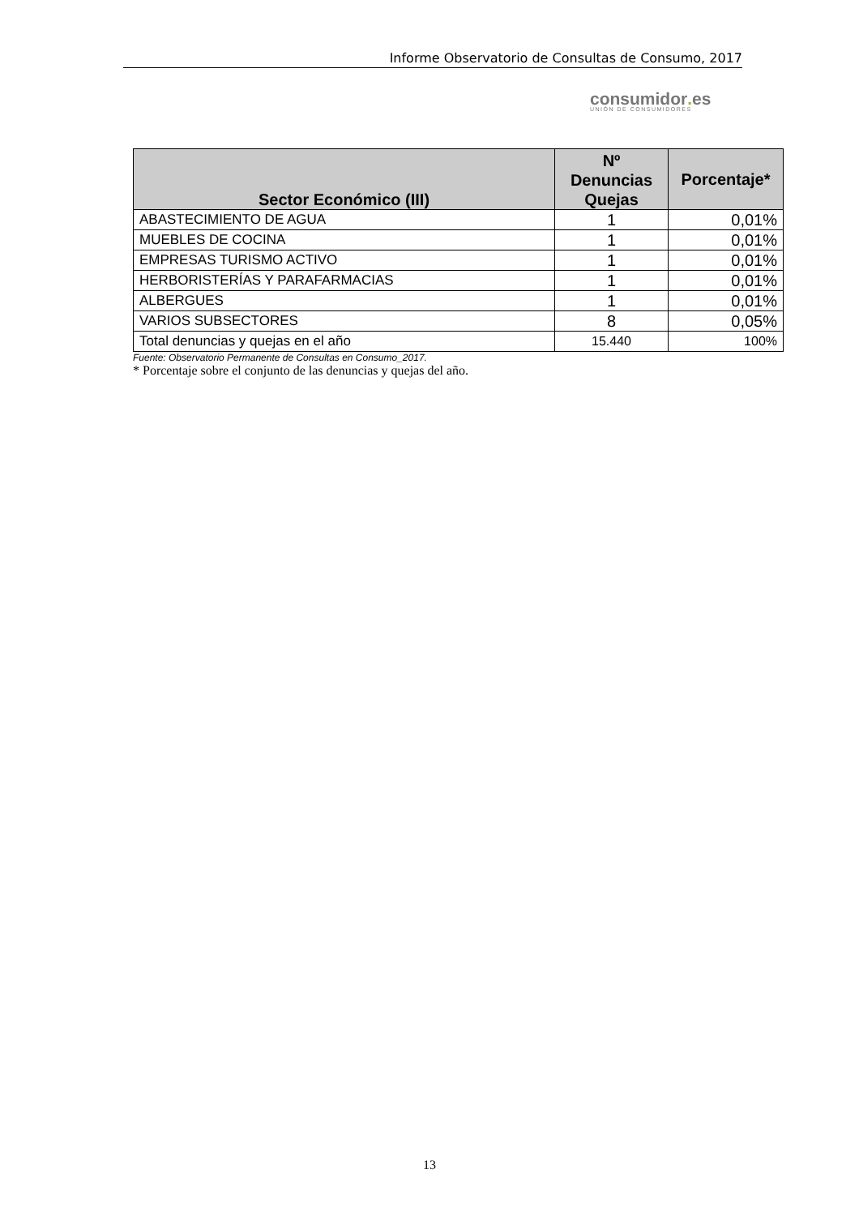Informe Observatorio de Consultas de Consumo, 2017
consumidor. es
UNIÓN DE CONSUMIDORES
| Sector Económico (III) | Nº Denuncias Quejas | Porcentaje* |
| --- | --- | --- |
| ABASTECIMIENTO DE AGUA | 1 | 0,01% |
| MUEBLES DE COCINA | 1 | 0,01% |
| EMPRESAS TURISMO ACTIVO | 1 | 0,01% |
| HERBORISTERÍAS Y PARAFARMACIAS | 1 | 0,01% |
| ALBERGUES | 1 | 0,01% |
| VARIOS SUBSECTORES | 8 | 0,05% |
| Total denuncias y quejas en el año | 15.440 | 100% |
Fuente: Observatorio Permanente de Consultas en Consumo_2017.
* Porcentaje sobre el conjunto de las denuncias y quejas del año.
13